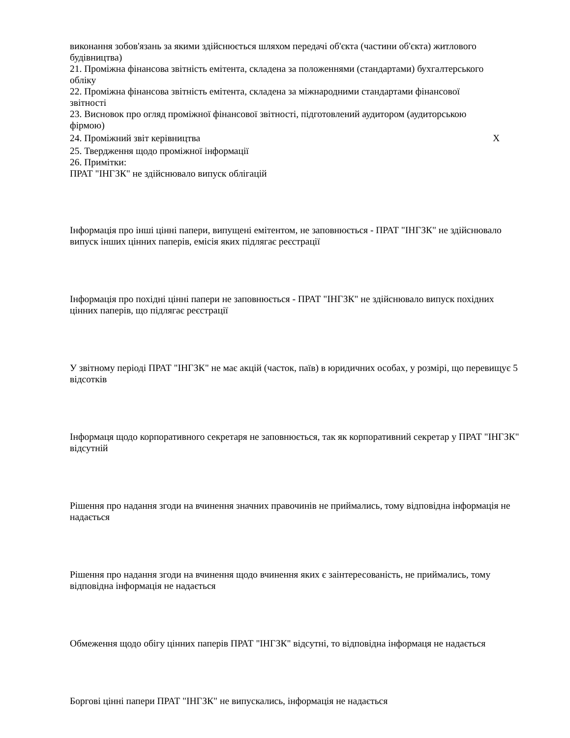| виконання зобов'язань за якими здійснюється шляхом передачі об'єкта (частини об'єкта) житлового будівництва) | |
| 21. Проміжна фінансова звітність емітента, складена за положеннями (стандартами) бухгалтерського обліку | |
| 22. Проміжна фінансова звітність емітента, складена за міжнародними стандартами фінансової звітності | |
| 23. Висновок про огляд проміжної фінансової звітності, підготовлений аудитором (аудиторською фірмою) | |
| 24. Проміжний звіт керівництва | X |
| 25. Твердження щодо проміжної інформації | |
| 26. Примітки: ПРАТ "ІНГЗК" не здійснювало випуск облігацій | |
Інформація про інші цінні папери, випущені емітентом, не заповнюється - ПРАТ "ІНГЗК" не здійснювало випуск інших цінних паперів, емісія яких підлягає реєстрації
Інформація про похідні цінні папери не заповнюється - ПРАТ "ІНГЗК" не здійснювало випуск похідних цінних паперів, що підлягає реєстрації
У звітному періоді ПРАТ "ІНГЗК" не має акцій (часток, паїв) в юридичних особах, у розмірі, що перевищує 5 відсотків
Інформаця щодо корпоративного секретаря не заповнюється, так як корпоративний секретар у ПРАТ "ІНГЗК" відсутній
Рішення про надання згоди на вчинення значних правочинів не приймались, тому відповідна інформація не надається
Рішення про надання згоди на вчинення щодо вчинення яких є заінтересованість, не приймались, тому відповідна інформація не надається
Обмеження щодо обігу цінних паперів ПРАТ "ІНГЗК" відсутні, то відповідна інформаця не надається
Боргові цінні папери ПРАТ "ІНГЗК" не випускались, інформація не надається